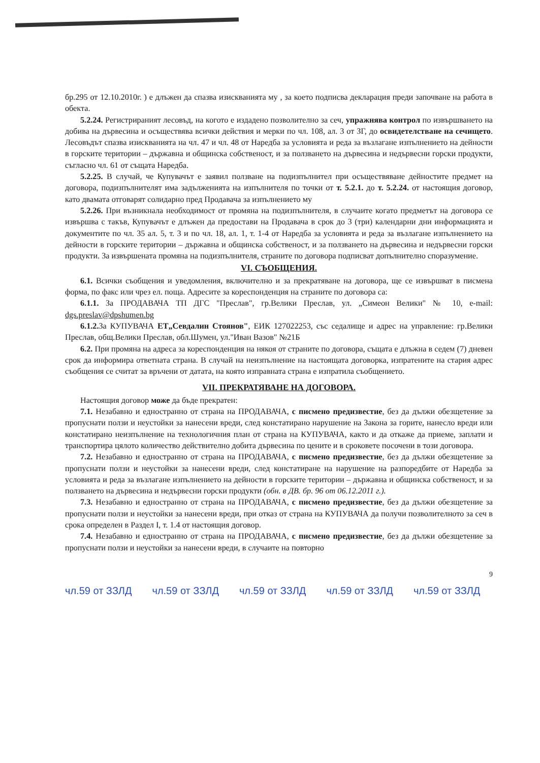бр.295 от 12.10.2010г. ) е длъжен да спазва изискванията му , за което подписва декларация преди започване на работа в обекта.
5.2.24. Регистрираният лесовъд, на когото е издадено позволително за сеч, упражнява контрол по извършването на добива на дървесина и осъществява всички действия и мерки по чл. 108, ал. 3 от ЗГ, до освидетелстване на сечището. Лесовъдът спазва изискванията на чл. 47 и чл. 48 от Наредба за условията и реда за възлагане изпълнението на дейности в горските територии – държавна и общинска собственост, и за ползването на дървесина и недървесни горски продукти, съгласно чл. 61 от същата Наредба.
5.2.25. В случай, че Купувачът е заявил ползване на подизпълнител при осъществяване дейностите предмет на договора, подизпълнителят има задълженията на изпълнителя по точки от т. 5.2.1. до т. 5.2.24. от настоящия договор, като двамата отговарят солидарно пред Продавача за изпълнението му
5.2.26. При възникнала необходимост от промяна на подизпълнителя, в случаите когато предметът на договора се извършва с такъв, Купувачът е длъжен да предостави на Продавача в срок до 3 (три) календарни дни информацията и документите по чл. 35 ал. 5, т. 3 и по чл. 18, ал. 1, т. 1-4 от Наредба за условията и реда за възлагане изпълнението на дейности в горските територии – държавна и общинска собственост, и за ползването на дървесина и недървесни горски продукти. За извършената промяна на подизпълнителя, страните по договора подписват допълнително споразумение.
VI. СЪОБЩЕНИЯ.
6.1. Всички съобщения и уведомления, включително и за прекратяване на договора, ще се извършват в писмена форма, по факс или чрез ел. поща. Адресите за кореспонденция на страните по договора са:
6.1.1. За ПРОДАВАЧА ТП ДГС "Преслав", гр.Велики Преслав, ул. „Симеон Велики" № 10, e-mail: dgs.preslav@dpshumen.bg
6.1.2. За КУПУВАЧА ЕТ„Севдалин Стоянов", ЕИК 127022253, със седалище и адрес на управление: гр.Велики Преслав, общ.Велики Преслав, обл.Шумен, ул."Иван Вазов" №21Б
6.2. При промяна на адреса за кореспонденция на някоя от страните по договора, същата е длъжна в седем (7) дневен срок да информира ответната страна. В случай на неизпълнение на настоящата договорка, изпратените на стария адрес съобщения се считат за връчени от датата, на която изправната страна е изпратила съобщението.
VII. ПРЕКРАТЯВАНЕ НА ДОГОВОРА.
Настоящия договор може да бъде прекратен:
7.1. Незабавно и едностранно от страна на ПРОДАВАЧА, с писмено предизвестие, без да дължи обезщетение за пропуснати ползи и неустойки за нанесени вреди, след констатирано нарушение на Закона за горите, нанесло вреди или констатирано неизпълнение на технологичния план от страна на КУПУВАЧА, както и да откаже да приеме, заплати и транспортира цялото количество действително добита дървесина по цените и в сроковете посочени в този договора.
7.2. Незабавно и едностранно от страна на ПРОДАВАЧА, с писмено предизвестие, без да дължи обезщетение за пропуснати ползи и неустойки за нанесени вреди, след констатиране на нарушение на разпоредбите от Наредба за условията и реда за възлагане изпълнението на дейности в горските територии – държавна и общинска собственост, и за ползването на дървесина и недървесни горски продукти (обн. в ДВ. бр. 96 от 06.12.2011 г.).
7.3. Незабавно и едностранно от страна на ПРОДАВАЧА, с писмено предизвестие, без да дължи обезщетение за пропуснати ползи и неустойки за нанесени вреди, при отказ от страна на КУПУВАЧА да получи позволителното за сеч в срока определен в Раздел I, т. 1.4 от настоящия договор.
7.4. Незабавно и едностранно от страна на ПРОДАВАЧА, с писмено предизвестие, без да дължи обезщетение за пропуснати ползи и неустойки за нанесени вреди, в случаите на повторно
9
чл.59 от ЗЗЛД чл.59 от ЗЗЛД чл.59 от ЗЗЛД чл.59 от ЗЗЛД чл.59 от ЗЗЛД